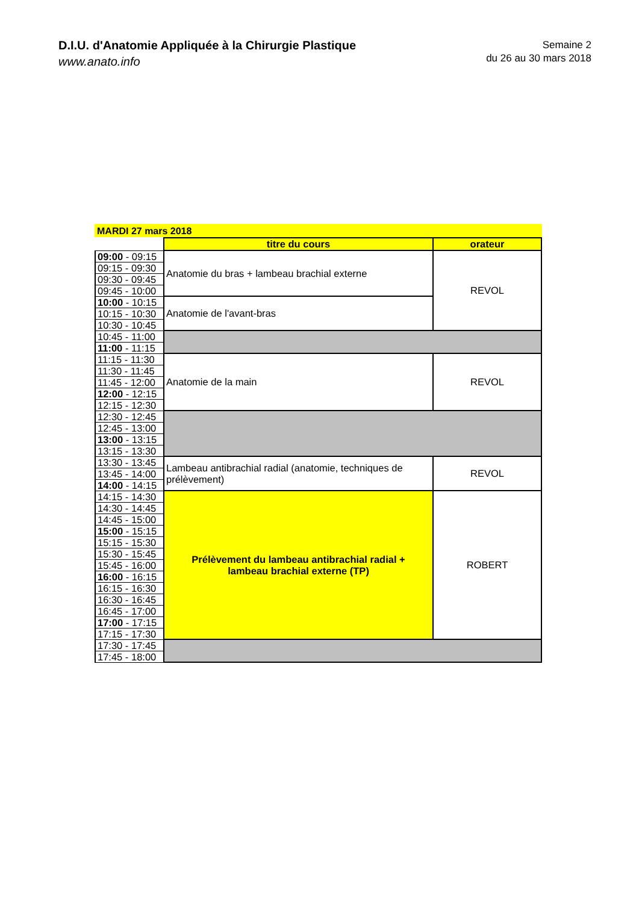D.I.U. d'Anatomie Appliquée à la Chirurgie Plastique
www.anato.info
Semaine 2
du 26 au 30 mars 2018
MARDI 27 mars 2018
| | titre du cours | orateur |
| --- | --- | --- |
| 09:00 - 09:15 | Anatomie du bras + lambeau brachial externe | REVOL |
| 09:15 - 09:30 | | |
| 09:30 - 09:45 | | |
| 09:45 - 10:00 | | |
| 10:00 - 10:15 | Anatomie de l'avant-bras | |
| 10:15 - 10:30 | | |
| 10:30 - 10:45 | | |
| 10:45 - 11:00 | | |
| 11:00 - 11:15 | | |
| 11:15 - 11:30 | Anatomie de la main | REVOL |
| 11:30 - 11:45 | | |
| 11:45 - 12:00 | | |
| 12:00 - 12:15 | | |
| 12:15 - 12:30 | | |
| 12:30 - 12:45 | | |
| 12:45 - 13:00 | | |
| 13:00 - 13:15 | | |
| 13:15 - 13:30 | | |
| 13:30 - 13:45 | Lambeau antibrachial radial (anatomie, techniques de prélèvement) | REVOL |
| 13:45 - 14:00 | | |
| 14:00 - 14:15 | | |
| 14:15 - 14:30 | Prélèvement du lambeau antibrachial radial + lambeau brachial externe (TP) | ROBERT |
| 14:30 - 14:45 | | |
| 14:45 - 15:00 | | |
| 15:00 - 15:15 | | |
| 15:15 - 15:30 | | |
| 15:30 - 15:45 | | |
| 15:45 - 16:00 | | |
| 16:00 - 16:15 | | |
| 16:15 - 16:30 | | |
| 16:30 - 16:45 | | |
| 16:45 - 17:00 | | |
| 17:00 - 17:15 | | |
| 17:15 - 17:30 | | |
| 17:30 - 17:45 | | |
| 17:45 - 18:00 | | |